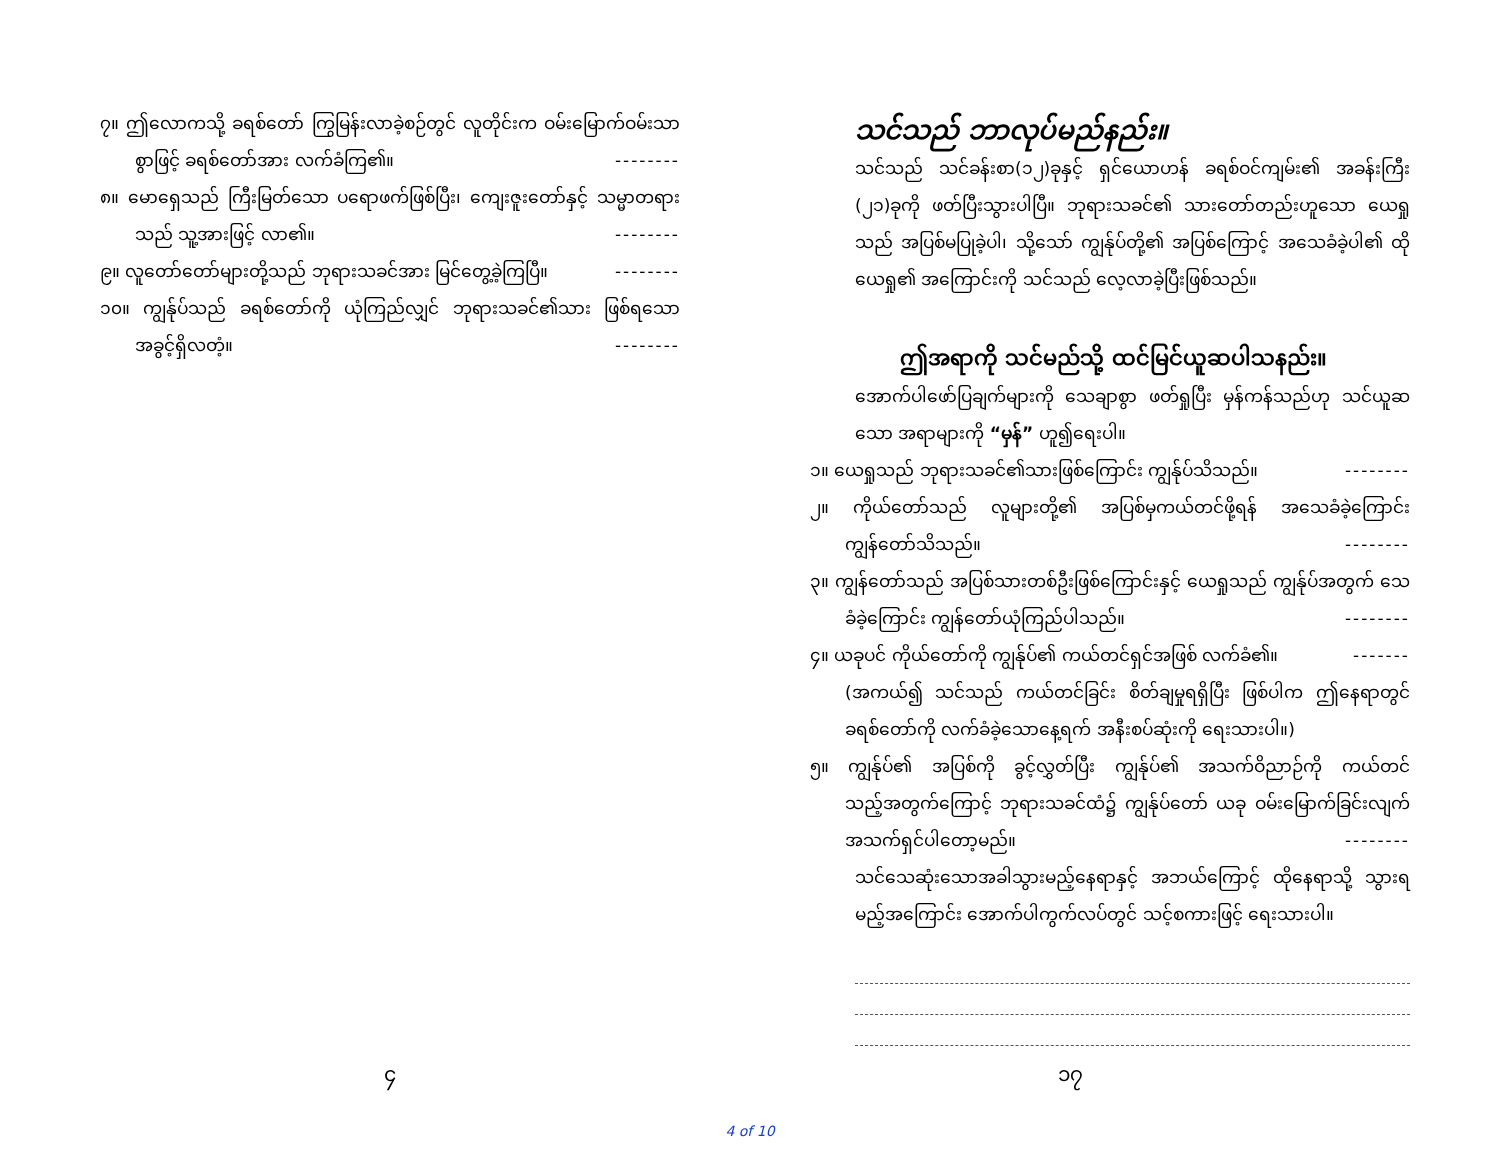၇။ ဤလောကသို့ ခရစ်တော် ကြွမြန်းလာခဲ့စဉ်တွင် လူတိုင်းက ဝမ်းမြောက်ဝမ်းသာစွာဖြင့် ခရစ်တော်အား လက်ခံကြ၏။ --------
၈။ မောရှေသည် ကြီးမြတ်သော ပရောဖက်ဖြစ်ပြီး၊ ကျေးဇူးတော်နှင့် သမ္မာတရားသည် သူ့အားဖြင့် လာ၏။ --------
၉။ လူတော်တော်များတို့သည် ဘုရားသခင်အား မြင်တွေ့ခဲ့ကြပြီ။ --------
၁၀။ ကျွန်ုပ်သည် ခရစ်တော်ကို ယုံကြည်လျှင် ဘုရားသခင်၏သား ဖြစ်ရသော အခွင့်ရှိလတံ့။ --------
သင်သည် ဘာလုပ်မည်နည်း။
သင်သည် သင်ခန်းစာ(၁၂)ခုနှင့် ရှင်ယောဟန် ခရစ်ဝင်ကျမ်း၏ အခန်းကြီး (၂၁)ခုကို ဖတ်ပြီးသွားပါပြီ။ ဘုရားသခင်၏ သားတော်တည်းဟူသော ယေရှုသည် အပြစ်မပြုခဲ့ပါ၊ သို့သော် ကျွန်ုပ်တို့၏ အပြစ်ကြောင့် အသေခံခဲ့ပါ၏ ထိုယေရှု၏ အကြောင်းကို သင်သည် လေ့လာခဲ့ပြီးဖြစ်သည်။
ဤအရာကို သင်မည်သို့ ထင်မြင်ယူဆပါသနည်း။
အောက်ပါဖော်ပြချက်များကို သေချာစွာ ဖတ်ရှုပြီး မှန်ကန်သည်ဟု သင်ယူဆသော အရာများကို “မှန်” ဟူ၍ရေးပါ။
၁။ ယေရှုသည် ဘုရားသခင်၏သားဖြစ်ကြောင်း ကျွန်ုပ်သိသည်။ --------
၂။ ကိုယ်တော်သည် လူများတို့၏ အပြစ်မှကယ်တင်ဖို့ရန် အသေခံခဲ့ကြောင်း ကျွန်တော်သိသည်။ --------
၃။ ကျွန်တော်သည် အပြစ်သားတစ်ဦးဖြစ်ကြောင်းနှင့် ယေရှုသည် ကျွန်ုပ်အတွက် သေခံခဲ့ကြောင်း ကျွန်တော်ယုံကြည်ပါသည်။ --------
၄။ ယခုပင် ကိုယ်တော်ကို ကျွန်ုပ်၏ ကယ်တင်ရှင်အဖြစ် လက်ခံ၏။ -------
(အကယ်၍ သင်သည် ကယ်တင်ခြင်း စိတ်ချမှုရရှိပြီး ဖြစ်ပါက ဤနေရာတွင် ခရစ်တော်ကို လက်ခံခဲ့သောနေ့ရက် အနီးစပ်ဆုံးကို ရေးသားပါ။)
၅။ ကျွန်ုပ်၏ အပြစ်ကို ခွင့်လွှတ်ပြီး ကျွန်ုပ်၏ အသက်ဝိညာဉ်ကို ကယ်တင်သည့်အတွက်ကြောင့် ဘုရားသခင်ထံ၌ ကျွန်ုပ်တော် ယခု ဝမ်းမြောက်ခြင်းလျက် အသက်ရှင်ပါတော့မည်။ --------
သင်သေဆုံးသောအခါသွားမည့်နေရာနှင့် အဘယ်ကြောင့် ထိုနေရာသို့ သွားရမည့်အကြောင်း အောက်ပါကွက်လပ်တွင် သင့်စကားဖြင့် ရေးသားပါ။
၄ ၁၇
4 of 10